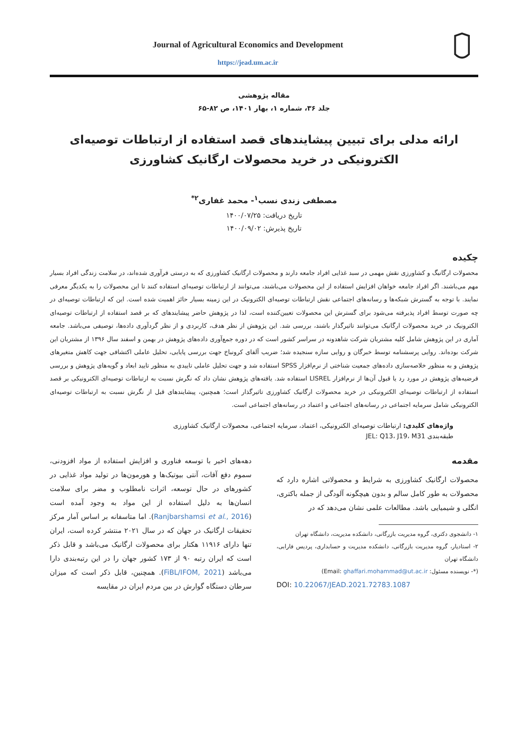Journal of Agricultural Economics and Development
https://jead.um.ac.ir
مقاله پژوهشی
جلد ۳۶، شماره ۱، بهار ۱۴۰۱، ص ۸۲-۶۵
ارائه مدلی برای تبیین پیشایندهای قصد استفاده از ارتباطات توصیه‌ای الکترونیکی در خرید محصولات ارگانیک کشاورزی
مصطفی زندی نسب<sup>۱</sup>- محمد غفاری<sup>۲*</sup>
تاریخ دریافت: ۱۴۰۰/۰۷/۲۵
تاریخ پذیرش: ۱۴۰۰/۰۹/۰۲
چکیده
محصولات ارگانیگ و کشاورزی نقش مهمی در سبد غذایی افراد جامعه دارند و محصولات ارگانیک کشاورزی که به درستی فرآوری شده‌اند، در سلامت زندگی افراد بسیار مهم می‌باشند. اگر افراد جامعه خواهان افزایش استفاده از این محصولات می‌باشند، می‌توانند از ارتباطات توصیه‌ای استفاده کنند تا این محصولات را به یکدیگر معرفی نمایند. با توجه به گسترش شبکه‌ها و رسانه‌های اجتماعی نقش ارتباطات توصیه‌ای الکترونیک در این زمینه بسیار حائز اهمیت شده است. این که ارتباطات توصیه‌ای در چه صورت توسط افراد پذیرفته می‌شود برای گسترش این محصولات تعیین‌کننده است، لذا در پژوهش حاضر پیشایندهای که بر قصد استفاده از ارتباطات توصیه‌ای الکترونیک در خرید محصولات ارگانیک می‌توانند تاثیرگذار باشند، بررسی شد. این پژوهش از نظر هدف، کاربردی و از نظر گردآوری داده‌ها، توصیفی می‌باشد. جامعه آماری در این پژوهش شامل کلیه مشتریان شرکت شاهدونه در سراسر کشور است که در دوره جمع‌آوری داده‌های پژوهش در بهمن و اسفند سال ۱۳۹۶ از مشتریان این شرکت بوده‌اند. روایی پرسشنامه توسط خبرگان و روایی سازه سنجیده شد؛ ضریب آلفای کرونباخ جهت بررسی پایایی، تحلیل عاملی اکتشافی جهت کاهش متغیرهای پژوهش و به منظور خلاصه‌سازی داده‌های جمعیت شناختی از نرم‌افزار SPSS استفاده شد و جهت تحلیل عاملی تاییدی به منظور تایید ابعاد و گویه‌های پژوهش و بررسی فرضیه‌های پژوهش در مورد رد یا قبول آن‌ها از نرم‌افزار LISREL استفاده شد. یافته‌های پژوهش نشان داد که نگرش نسبت به ارتباطات توصیه‌ای الکترونیکی بر قصد استفاده از ارتباطات توصیه‌ای الکترونیکی در خرید محصولات ارگانیک کشاورزی تاثیرگذار است؛ همچنین، پیشایندهای قبل از نگرش نسبت به ارتباطات توصیه‌ای الکترونیکی شامل سرمایه اجتماعی در رسانه‌های اجتماعی و اعتماد در رسانه‌های اجتماعی است.
واژه‌های کلیدی: ارتباطات توصیه‌ای الکترونیکی، اعتماد، سرمایه اجتماعی، محصولات ارگانیک کشاورزی
طبقه‌بندی JEL: Q13، J19، M31
مقدمه
محصولات ارگانیک کشاورزی به شرایط و محصولاتی اشاره دارد که محصولات به طور کامل سالم و بدون هیچگونه آلودگی از جمله باکتری، انگلی و شیمیایی باشد. مطالعات علمی نشان می‌دهد که در
۱- دانشجوی دکتری، گروه مدیریت بازرگانی، دانشکده مدیریت، دانشگاه تهران
۲- استادیار، گروه مدیریت بازرگانی، دانشکده مدیریت و حسابداری، پردیس فارابی، دانشگاه تهران
(*- نویسنده مسئول: Email: ghaffari.mohammad@ut.ac.ir)
DOI: 10.22067/JEAD.2021.72783.1087
دهه‌های اخیر با توسعه فناوری و افزایش استفاده از مواد افزودنی، سموم دفع آفات، آنتی بیوتیک‌ها و هورمون‌ها در تولید مواد غذایی در کشورهای در حال توسعه، اثرات نامطلوب و مضر برای سلامت انسان‌ها به دلیل استفاده از این مواد به وجود آمده است (Ranjbarshamsi et al., 2016). اما متاسفانه بر اساس آمار مرکز تحقیقات ارگانیک در جهان که در سال ۲۰۲۱ منتشر کرده است، ایران تنها دارای ۱۱۹۱۶ هکتار برای محصولات ارگانیک می‌باشد و قابل ذکر است که ایران رتبه ۹۰ از ۱۷۳ کشور جهان را در این رتبه‌بندی دارا می‌باشد (FiBL/IFOM, 2021). همچنین، قابل ذکر است که میزان سرطان دستگاه گوارش در بین مردم ایران در مقایسه